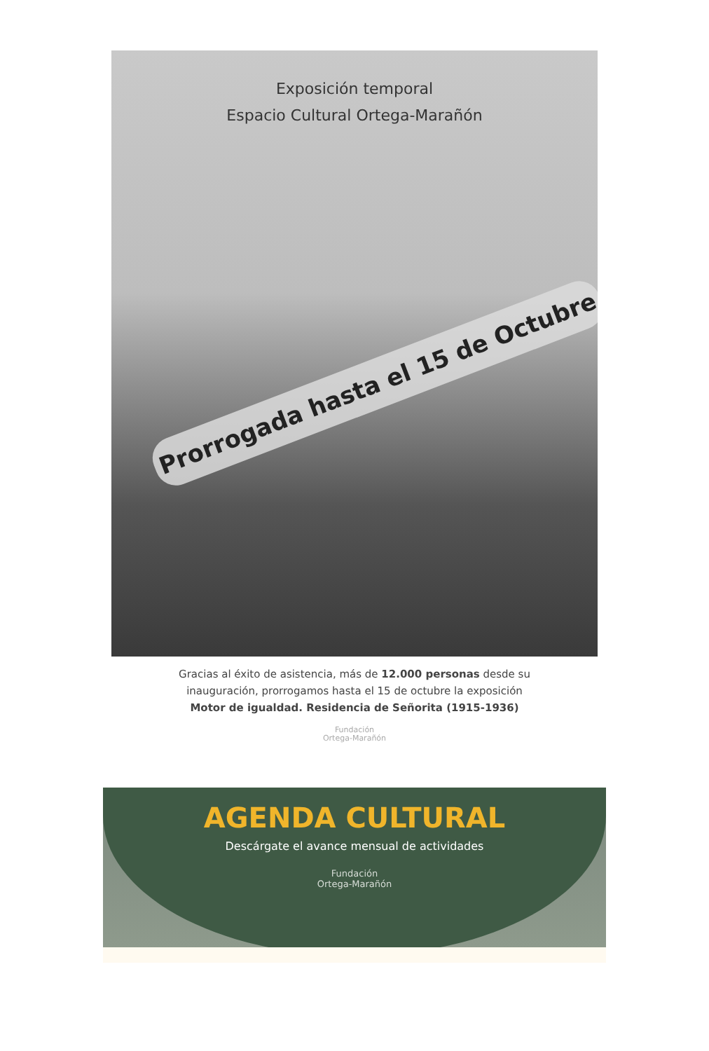Exposición temporal
Espacio Cultural Ortega-Marañón
Prorrogada hasta el 15 de Octubre
Gracias al éxito de asistencia, más de 12.000 personas desde su
inauguración, prorrogamos hasta el 15 de octubre la exposición
Motor de igualdad. Residencia de Señorita (1915-1936)
Fundación
Ortega-Marañón
AGENDA CULTURAL
Descárgate el avance mensual de actividades
Fundación
Ortega-Marañón